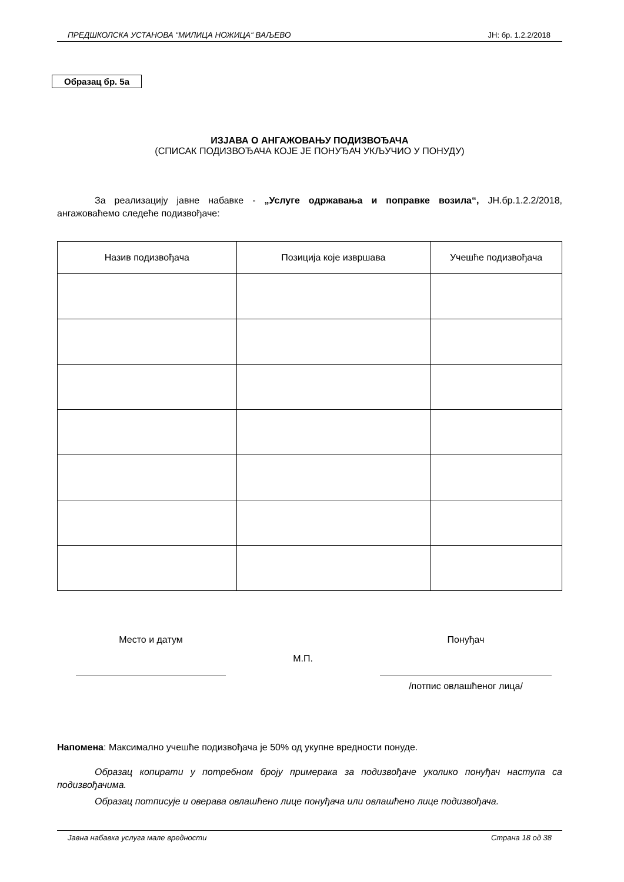ПРЕДШКОЛСКА УСТАНОВА “МИЛИЦА НОЖИЦА“ ВАЉЕВО ЈН: бр. 1.2.2/2018
Образац бр. 5а
ИЗЈАВА О АНГАЖОВАЊУ ПОДИЗВОЂАЧА
(СПИСАК ПОДИЗВОЂАЧА КОЈЕ ЈЕ ПОНУЂАЧ УКЉУЧИО У ПОНУДУ)
За реализацију јавне набавке - „Услуге одржавања и поправке возила“, ЈН.бр.1.2.2/2018, ангажоваћемо следеће подизвођаче:
| Назив подизвођача | Позиција које извршава | Учешће подизвођача |
| --- | --- | --- |
Место и датум
М.П.
Понуђач
/потпис овлашћеног лица/
Напомена: Максимално учешће подизвођача је 50% од укупне вредности понуде.
Образац копирати у потребном броју примерака за подизвођаче уколико понуђач наступа са подизвођачима.
Образац потписује и оверава овлашћено лице понуђача или овлашћено лице подизвођача.
Јавна набавка услуга мале вредности Страна 18 од 38